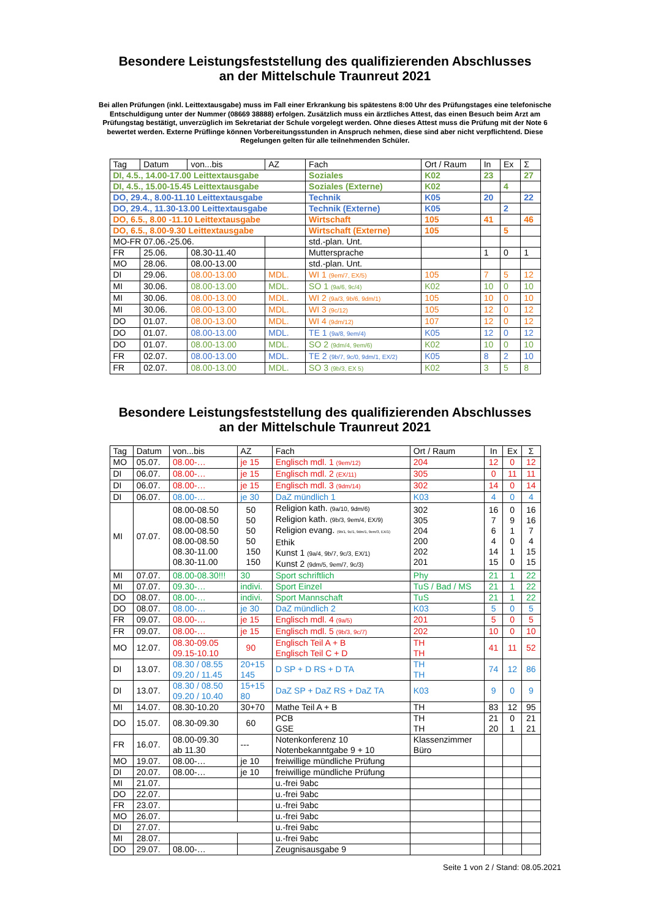Besondere Leistungsfeststellung des qualifizierenden Abschlusses
an der Mittelschule Traunreut 2021
Bei allen Prüfungen (inkl. Leittextausgabe) muss im Fall einer Erkrankung bis spätestens 8:00 Uhr des Prüfungstages eine telefonische Entschuldigung unter der Nummer (08669 38888) erfolgen. Zusätzlich muss ein ärztliches Attest, das einen Besuch beim Arzt am Prüfungstag bestätigt, unverzüglich im Sekretariat der Schule vorgelegt werden. Ohne dieses Attest muss die Prüfung mit der Note 6 bewertet werden. Externe Prüflinge können Vorbereitungsstunden in Anspruch nehmen, diese sind aber nicht verpflichtend. Diese Regelungen gelten für alle teilnehmenden Schüler.
| Tag | Datum | von...bis | AZ | Fach | Ort / Raum | In | Ex | Σ |
| DI, 4.5., 14.00-17.00 Leittextausgabe | | | | Soziales | K02 | 23 | | 27 |
| DI, 4.5., 15.00-15.45 Leittextausgabe | | | | Soziales (Externe) | K02 | | 4 | |
| DO, 29.4., 8.00-11.10 Leittextausgabe | | | | Technik | K05 | 20 | | 22 |
| DO, 29.4., 11.30-13.00 Leittextausgabe | | | | Technik (Externe) | K05 | | 2 | |
| DO, 6.5., 8.00 -11.10 Leittextausgabe | | | | Wirtschaft | 105 | 41 | | 46 |
| DO, 6.5., 8.00-9.30 Leittextausgabe | | | | Wirtschaft (Externe) | 105 | | 5 | |
| MO-FR 07.06.-25.06. | | | | std.-plan. Unt. | | | | |
| FR | 25.06. | 08.30-11.40 | | Muttersprache | | 1 | 0 | 1 |
| MO | 28.06. | 08.00-13.00 | | std.-plan. Unt. | | | | |
| DI | 29.06. | 08.00-13.00 | MDL. | WI 1 (9em/7, EX/5) | 105 | 7 | 5 | 12 |
| MI | 30.06. | 08.00-13.00 | MDL. | SO 1 (9a/6, 9c/4) | K02 | 10 | 0 | 10 |
| MI | 30.06. | 08.00-13.00 | MDL. | WI 2 (9a/3, 9b/6, 9dm/1) | 105 | 10 | 0 | 10 |
| MI | 30.06. | 08.00-13.00 | MDL. | WI 3 (9c/12) | 105 | 12 | 0 | 12 |
| DO | 01.07. | 08.00-13.00 | MDL. | WI 4 (9dm/12) | 107 | 12 | 0 | 12 |
| DO | 01.07. | 08.00-13.00 | MDL. | TE 1 (9a/8, 9em/4) | K05 | 12 | 0 | 12 |
| DO | 01.07. | 08.00-13.00 | MDL. | SO 2 (9dm/4, 9em/6) | K02 | 10 | 0 | 10 |
| FR | 02.07. | 08.00-13.00 | MDL. | TE 2 (9b/7, 9c/0, 9dm/1, EX/2) | K05 | 8 | 2 | 10 |
| FR | 02.07. | 08.00-13.00 | MDL. | SO 3 (9b/3, EX 5) | K02 | 3 | 5 | 8 |
Besondere Leistungsfeststellung des qualifizierenden Abschlusses
an der Mittelschule Traunreut 2021
| Tag | Datum | von...bis | AZ | Fach | Ort / Raum | In | Ex | Σ |
| MO | 05.07. | 08.00-… | je 15 | Englisch mdl. 1 (9em/12) | 204 | 12 | 0 | 12 |
| DI | 06.07. | 08.00-… | je 15 | Englisch mdl. 2 (EX/11) | 305 | 0 | 11 | 11 |
| DI | 06.07. | 08.00-… | je 15 | Englisch mdl. 3 (9dm/14) | 302 | 14 | 0 | 14 |
| DI | 06.07. | 08.00-… | je 30 | DaZ mündlich 1 | K03 | 4 | 0 | 4 |
| MI | 07.07. | 08.00-08.50 08.00-08.50 08.00-08.50 08.00-08.50 08.30-11.00 08.30-11.00 | 50 50 50 50 150 150 | Religion kath. (9a/10, 9dm/6) Religion kath. (9b/3, 9em/4, EX/9) Religion evang. (9b/1, 9c/1, 9dm/1, 9em/3, EX/1) Ethik Kunst 1 (9a/4, 9b/7, 9c/3, EX/1) Kunst 2 (9dm/5, 9em/7, 9c/3) | 302 305 204 200 202 201 | 16 7 6 4 14 15 | 0 9 1 0 1 0 | 16 16 7 4 15 15 |
| MI | 07.07. | 08.00-08.30!!! | 30 | Sport schriftlich | Phy | 21 | 1 | 22 |
| MI | 07.07. | 09.30-… | indivi. | Sport Einzel | TuS / Bad / MS | 21 | 1 | 22 |
| DO | 08.07. | 08.00-… | indivi. | Sport Mannschaft | TuS | 21 | 1 | 22 |
| DO | 08.07. | 08.00-… | je 30 | DaZ mündlich 2 | K03 | 5 | 0 | 5 |
| FR | 09.07. | 08.00-… | je 15 | Englisch mdl. 4 (9a/5) | 201 | 5 | 0 | 5 |
| FR | 09.07. | 08.00-… | je 15 | Englisch mdl. 5 (9b/3, 9c/7) | 202 | 10 | 0 | 10 |
| MO | 12.07. | 08.30-09.05 09.15-10.10 | 90 | Englisch Teil A + B Englisch Teil C + D | TH TH | 41 | 11 | 52 |
| DI | 13.07. | 08.30 / 08.55 09.20 / 11.45 | 20+15 145 | D SP + D RS + D TA | TH TH | 74 | 12 | 86 |
| DI | 13.07. | 08.30 / 08.50 09.20 / 10.40 | 15+15 80 | DaZ SP + DaZ RS + DaZ TA | K03 | 9 | 0 | 9 |
| MI | 14.07. | 08.30-10.20 | 30+70 | Mathe Teil A + B | TH | 83 | 12 | 95 |
| DO | 15.07. | 08.30-09.30 | 60 | PCB GSE | TH TH | 21 20 | 0 1 | 21 21 |
| FR | 16.07. | 08.00-09.30 ab 11.30 | --- | Notenkonferenz 10 Notenbekanntgabe 9 + 10 | Klassenzimmer Büro | | | |
| MO | 19.07. | 08.00-… | je 10 | freiwillige mündliche Prüfung | | | | |
| DI | 20.07. | 08.00-… | je 10 | freiwillige mündliche Prüfung | | | | |
| MI | 21.07. | | | u.-frei 9abc | | | | |
| DO | 22.07. | | | u.-frei 9abc | | | | |
| FR | 23.07. | | | u.-frei 9abc | | | | |
| MO | 26.07. | | | u.-frei 9abc | | | | |
| DI | 27.07. | | | u.-frei 9abc | | | | |
| MI | 28.07. | | | u.-frei 9abc | | | | |
| DO | 29.07. | 08.00-… | | Zeugnisausgabe 9 | | | | |
Seite 1 von 2 / Stand: 08.05.2021